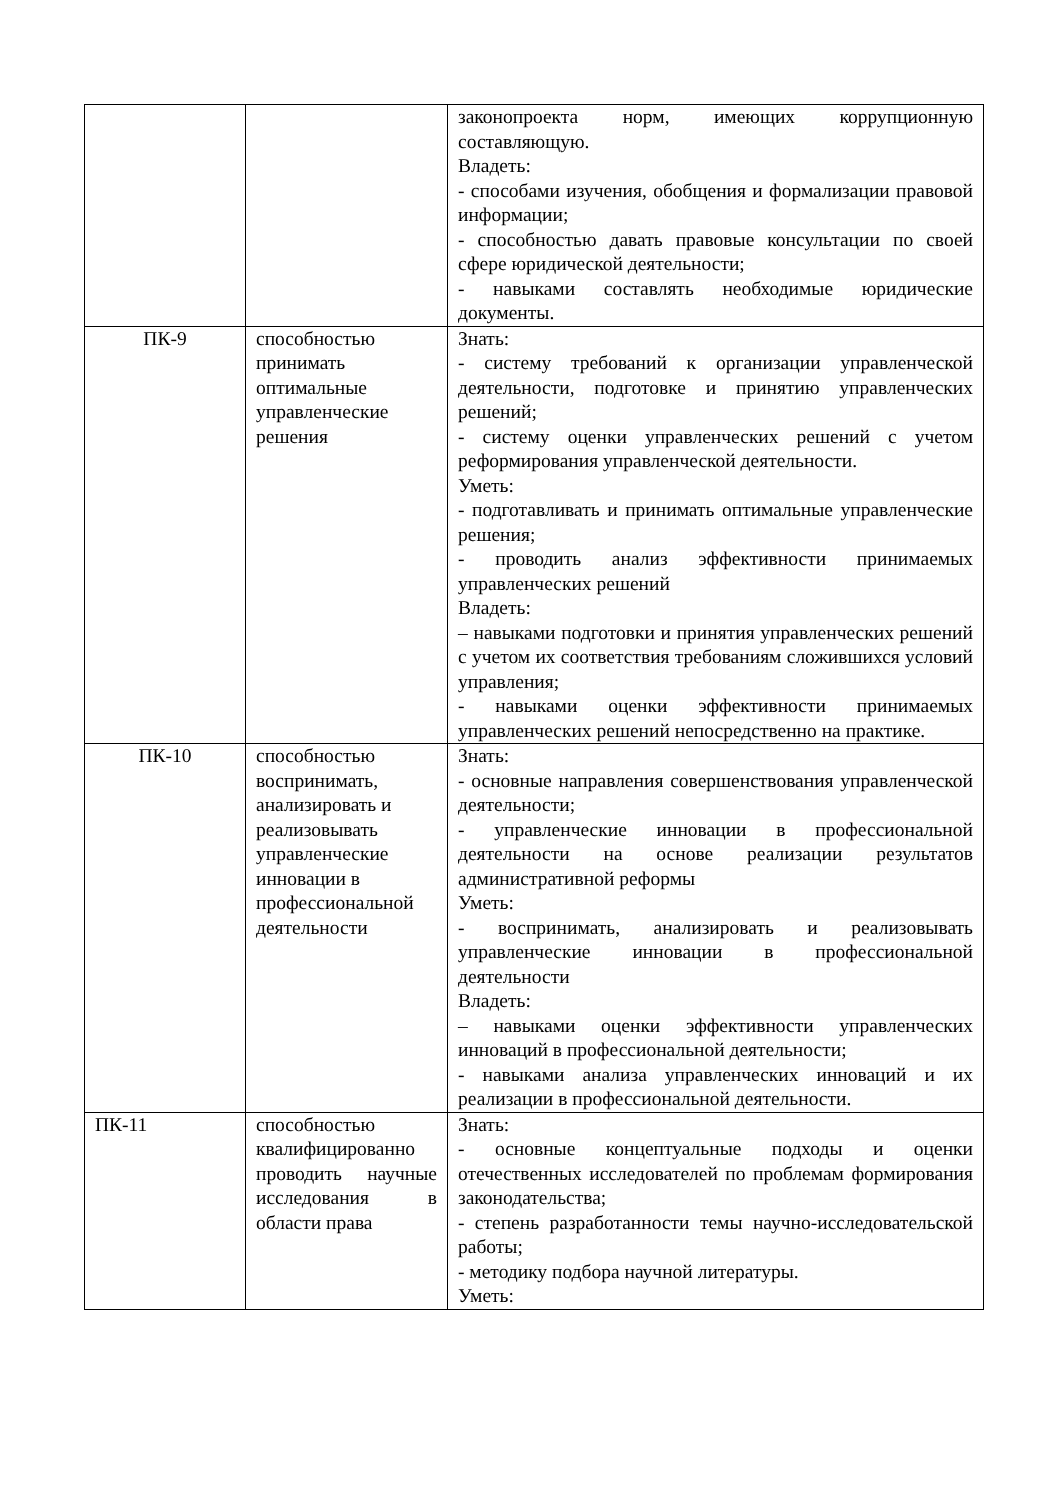| | | законопроекта норм, имеющих коррупционную составляющую. Владеть: - способами изучения, обобщения и формализации правовой информации; - способностью давать правовые консультации по своей сфере юридической деятельности; - навыками составлять необходимые юридические документы. |
| ПК-9 | способностью принимать оптимальные управленческие решения | Знать: - систему требований к организации управленческой деятельности, подготовке и принятию управленческих решений; - систему оценки управленческих решений с учетом реформирования управленческой деятельности. Уметь: - подготавливать и принимать оптимальные управленческие решения; - проводить анализ эффективности принимаемых управленческих решений Владеть: – навыками подготовки и принятия управленческих решений с учетом их соответствия требованиям сложившихся условий управления; - навыками оценки эффективности принимаемых управленческих решений непосредственно на практике. |
| ПК-10 | способностью воспринимать, анализировать и реализовывать управленческие инновации в профессиональной деятельности | Знать: - основные направления совершенствования управленческой деятельности; - управленческие инновации в профессиональной деятельности на основе реализации результатов административной реформы Уметь: - воспринимать, анализировать и реализовывать управленческие инновации в профессиональной деятельности Владеть: – навыками оценки эффективности управленческих инноваций в профессиональной деятельности; - навыками анализа управленческих инноваций и их реализации в профессиональной деятельности. |
| ПК-11 | способностью квалифицированно проводить научные исследования в области права | Знать: - основные концептуальные подходы и оценки отечественных исследователей по проблемам формирования законодательства; - степень разработанности темы научно-исследовательской работы; - методику подбора научной литературы. Уметь: |